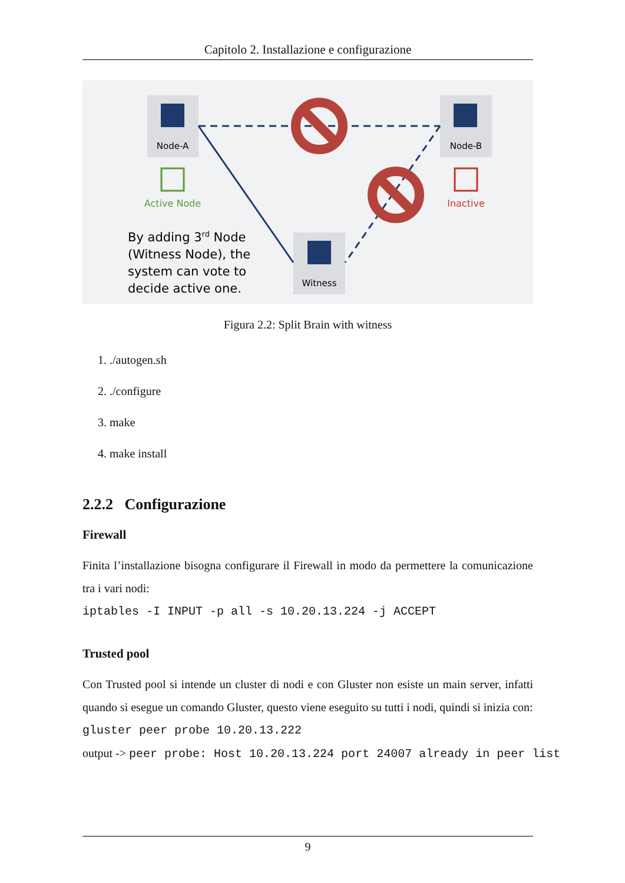Capitolo 2. Installazione e configurazione
Node-A
Node-B
Witness
Active Node
Inactive
By adding 3rd Node
(Witness Node), the
system can vote to
decide active one.
Figura 2.2: Split Brain with witness
1. ./autogen.sh
2. ./configure
3. make
4. make install
2.2.2 Configurazione
Firewall
Finita l’installazione bisogna configurare il Firewall in modo da permettere la comunicazione tra i vari nodi:
iptables -I INPUT -p all -s 10.20.13.224 -j ACCEPT
Trusted pool
Con Trusted pool si intende un cluster di nodi e con Gluster non esiste un main server, infatti quando si esegue un comando Gluster, questo viene eseguito su tutti i nodi, quindi si inizia con:
gluster peer probe 10.20.13.222
output -> peer probe: Host 10.20.13.224 port 24007 already in peer list
9